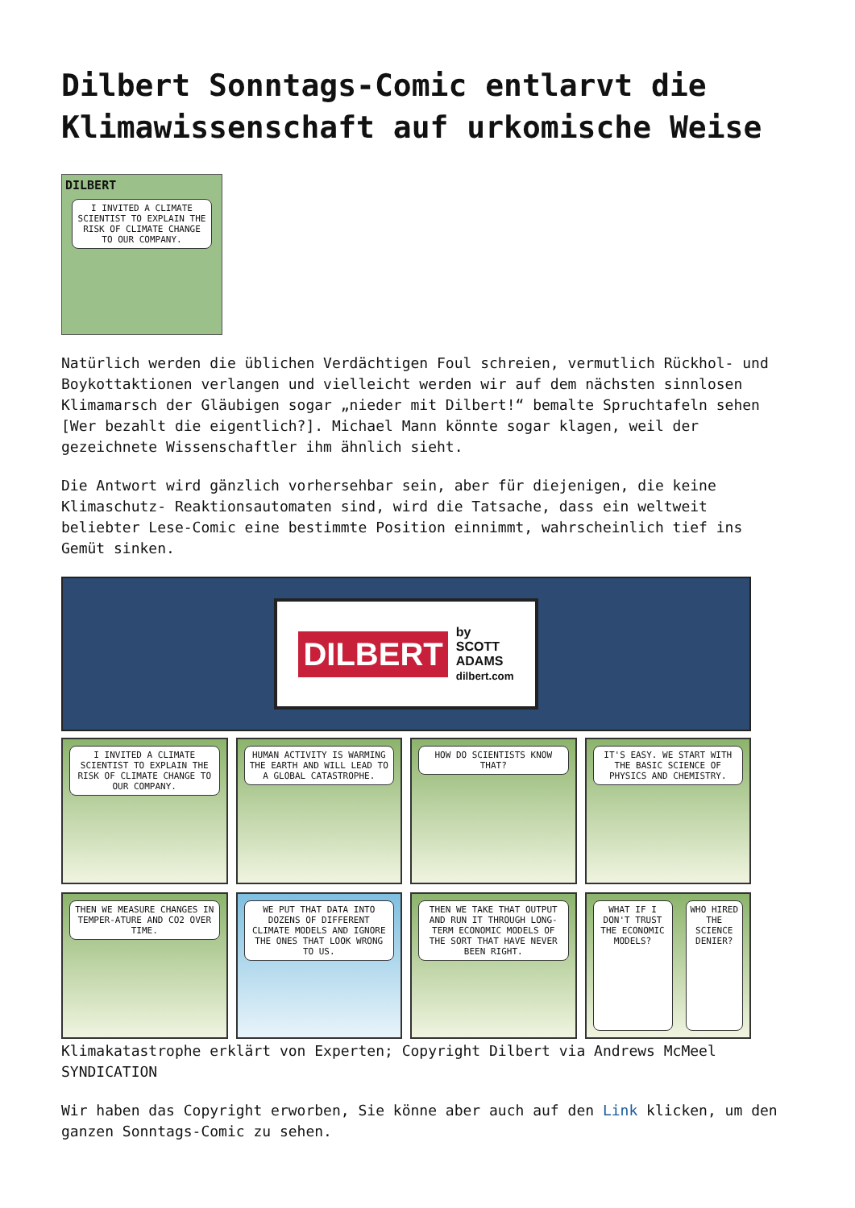Dilbert Sonntags-Comic entlarvt die Klimawissenschaft auf urkomische Weise
DILBERT
I INVITED A CLIMATE SCIENTIST TO EXPLAIN THE RISK OF CLIMATE CHANGE TO OUR COMPANY.
Natürlich werden die üblichen Verdächtigen Foul schreien, vermutlich Rückhol- und Boykottaktionen verlangen und vielleicht werden wir auf dem nächsten sinnlosen Klimamarsch der Gläubigen sogar „nieder mit Dilbert!“ bemalte Spruchtafeln sehen [Wer bezahlt die eigentlich?]. Michael Mann könnte sogar klagen, weil der gezeichnete Wissenschaftler ihm ähnlich sieht.
Die Antwort wird gänzlich vorhersehbar sein, aber für diejenigen, die keine Klimaschutz- Reaktionsautomaten sind, wird die Tatsache, dass ein weltweit beliebter Lese-Comic eine bestimmte Position einnimmt, wahrscheinlich tief ins Gemüt sinken.
DILBERT
by
SCOTT
ADAMS
dilbert.com
I INVITED A CLIMATE SCIENTIST TO EXPLAIN THE RISK OF CLIMATE CHANGE TO OUR COMPANY.
HUMAN ACTIVITY IS WARMING THE EARTH AND WILL LEAD TO A GLOBAL CATASTROPHE.
HOW DO SCIENTISTS KNOW THAT?
IT'S EASY. WE START WITH THE BASIC SCIENCE OF PHYSICS AND CHEMISTRY.
THEN WE MEASURE CHANGES IN TEMPER-ATURE AND CO2 OVER TIME.
WE PUT THAT DATA INTO DOZENS OF DIFFERENT CLIMATE MODELS AND IGNORE THE ONES THAT LOOK WRONG TO US.
THEN WE TAKE THAT OUTPUT AND RUN IT THROUGH LONG-TERM ECONOMIC MODELS OF THE SORT THAT HAVE NEVER BEEN RIGHT.
WHAT IF I DON'T TRUST THE ECONOMIC MODELS?
WHO HIRED THE SCIENCE DENIER?
Klimakatastrophe erklärt von Experten; Copyright Dilbert via Andrews McMeel SYNDICATION
Wir haben das Copyright erworben, Sie könne aber auch auf den Link klicken, um den ganzen Sonntags-Comic zu sehen.